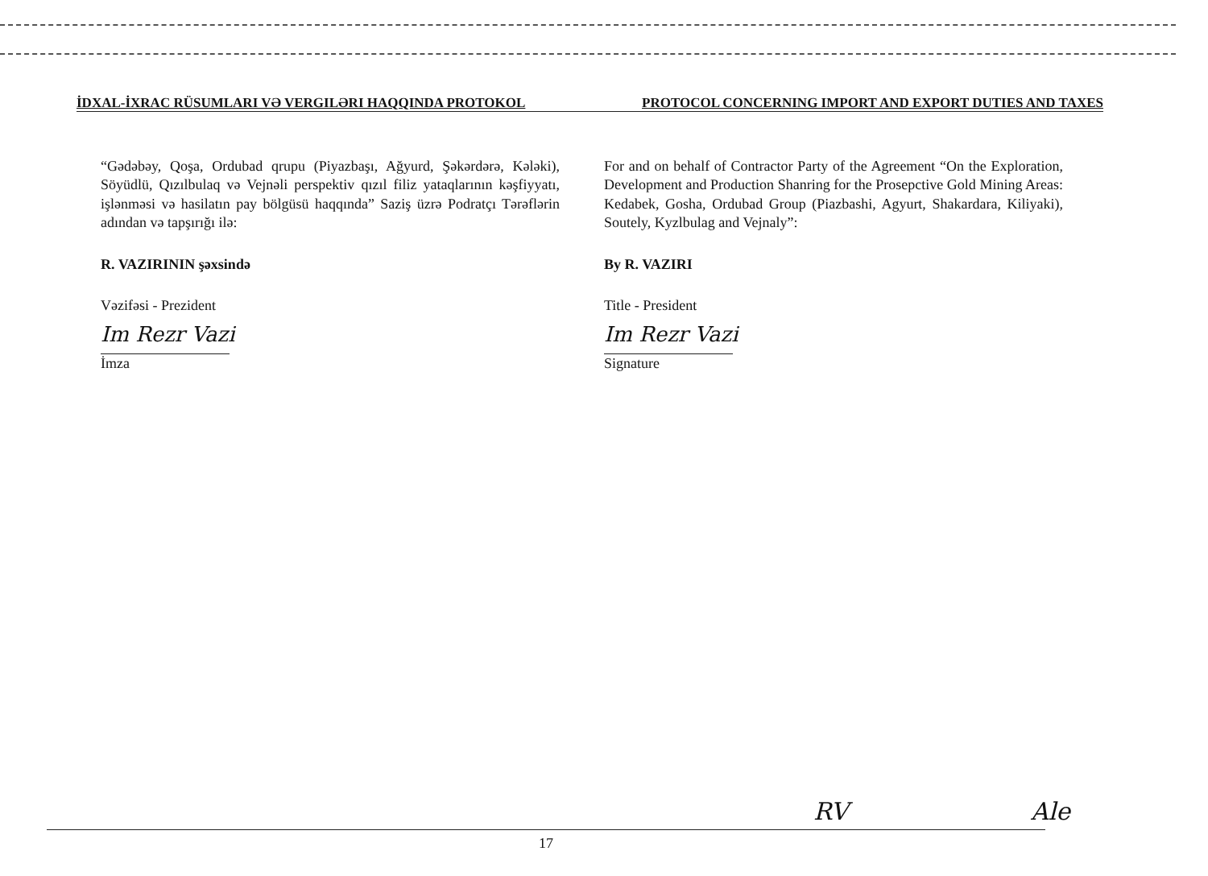İDXAL-İXRAC RÜSUMLARI VƏ VERGILƏRI HAQQINDA PROTOKOL PROTOCOL CONCERNING IMPORT AND EXPORT DUTIES AND TAXES
“Gədəbəy, Qoşa, Ordubad qrupu (Piyazbaşı, Ağyurd, Şəkərdərə, Kələki), Söyüdlü, Qızılbulaq və Vejnəli perspektiv qızıl filiz yataqlarının kəşfiyyatı, işlənməsi və hasilatın pay bölgüsü haqqında” Saziş üzrə Podratçı Tərəflərin adından və tapşırığı ilə:
R. VAZIRININ şəxsində
Vəzifəsi - Prezident
Im Rezr Vazi
İmza
For and on behalf of Contractor Party of the Agreement “On the Exploration, Development and Production Shanring for the Prosepctive Gold Mining Areas: Kedabek, Gosha, Ordubad Group (Piazbashi, Agyurt, Shakardara, Kiliyaki), Soutely, Kyzlbulag and Vejnaly”:
By R. VAZIRI
Title - President
Im Rezr Vazi
Signature
RV Ale
17